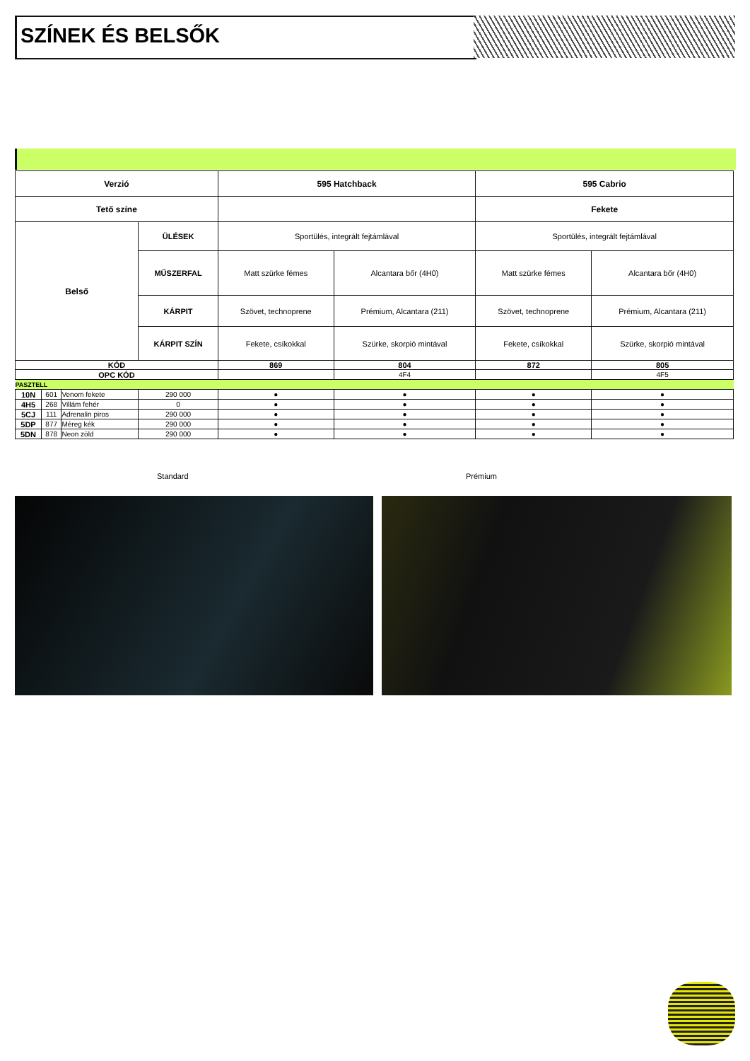SZÍNEK ÉS BELSŐK
| Verzió | | | | 595 Hatchback | | 595 Cabrio | |
| --- | --- | --- | --- | --- | --- | --- | --- |
| Tető színe | | | | | | Fekete | |
| Belső | | | ÜLÉSEK | Sportülés, integrált fejtámlával | | Sportülés, integrált fejtámlával | |
| | | | MŰSZERFAL | Matt szürke fémes | Alcantara bőr (4H0) | Matt szürke fémes | Alcantara bőr (4H0) |
| | | | KÁRPIT | Szövet, technoprene | Prémium, Alcantara (211) | Szövet, technoprene | Prémium, Alcantara (211) |
| | | | KÁRPIT SZÍN | Fekete, csíkokkal | Szürke, skorpió mintával | Fekete, csíkokkal | Szürke, skorpió mintával |
| KÓD | | | | 869 | 804 | 872 | 805 |
| OPC KÓD | | | | | 4F4 | | 4F5 |
| PASZTELL | | | | | | | |
| 10N | 601 | Venom fekete | 290 000 | ● | ● | ● | ● |
| 4H5 | 268 | Villám fehér | 0 | ● | ● | ● | ● |
| 5CJ | 111 | Adrenalin piros | 290 000 | ● | ● | ● | ● |
| 5DP | 877 | Méreg kék | 290 000 | ● | ● | ● | ● |
| 5DN | 878 | Neon zöld | 290 000 | ● | ● | ● | ● |
Standard Prémium